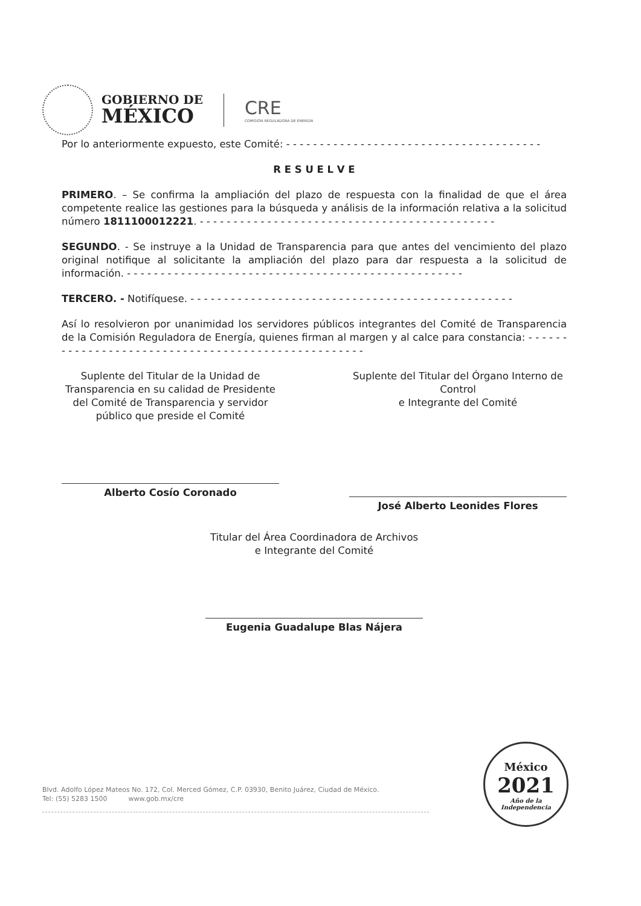GOBIERNO DE
MÉXICO
CRE
COMISIÓN REGULADORA DE ENERGÍA
Por lo anteriormente expuesto, este Comité: - - - - - - - - - - - - - - - - - - - - - - - - - - - - - - - - - - - - - -
R E S U E L V E
PRIMERO. – Se confirma la ampliación del plazo de respuesta con la finalidad de que el área competente realice las gestiones para la búsqueda y análisis de la información relativa a la solicitud número 1811100012221. - - - - - - - - - - - - - - - - - - - - - - - - - - - - - - - - - - - - - - - - - - - -
SEGUNDO. - Se instruye a la Unidad de Transparencia para que antes del vencimiento del plazo original notifique al solicitante la ampliación del plazo para dar respuesta a la solicitud de información. - - - - - - - - - - - - - - - - - - - - - - - - - - - - - - - - - - - - - - - - - - - - - - - - - -
TERCERO. - Notifíquese. - - - - - - - - - - - - - - - - - - - - - - - - - - - - - - - - - - - - - - - - - - - - - - - -
Así lo resolvieron por unanimidad los servidores públicos integrantes del Comité de Transparencia de la Comisión Reguladora de Energía, quienes firman al margen y al calce para constancia: - - - - - - - - - - - - - - - - - - - - - - - - - - - - - - - - - - - - - - - - - - - - - - - - - - -
Suplente del Titular de la Unidad de Transparencia en su calidad de Presidente del Comité de Transparencia y servidor público que preside el Comité
Alberto Cosío Coronado
Suplente del Titular del Órgano Interno de Control
e Integrante del Comité
José Alberto Leonides Flores
Titular del Área Coordinadora de Archivos
e Integrante del Comité
Eugenia Guadalupe Blas Nájera
Blvd. Adolfo López Mateos No. 172, Col. Merced Gómez, C.P. 03930, Benito Juárez, Ciudad de México.
Tel: (55) 5283 1500 www.gob.mx/cre
México
2021
Año de la Independencia